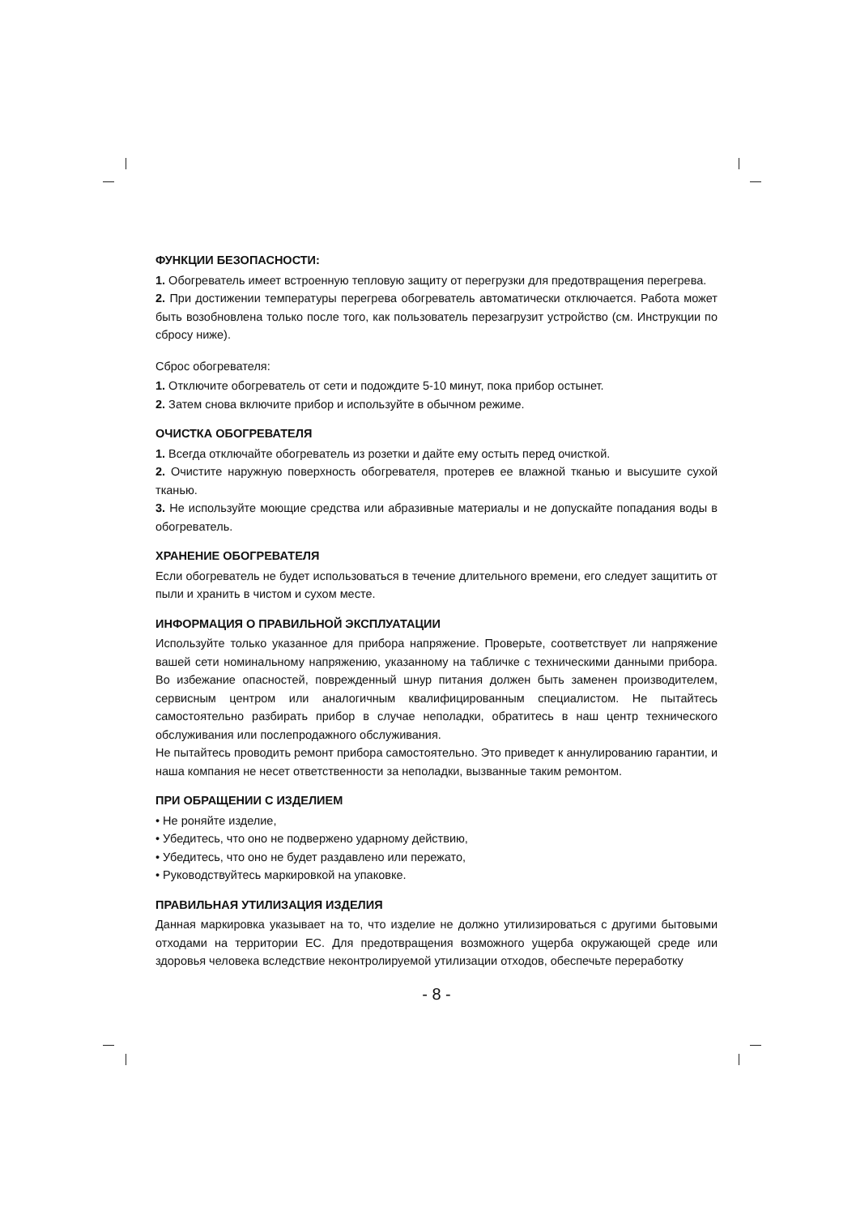ФУНКЦИИ БЕЗОПАСНОСТИ:
1. Обогреватель имеет встроенную тепловую защиту от перегрузки для предотвращения перегрева.
2. При достижении температуры перегрева обогреватель автоматически отключается. Работа может быть возобновлена только после того, как пользователь перезагрузит устройство (см. Инструкции по сбросу ниже).
Сброс обогревателя:
1. Отключите обогреватель от сети и подождите 5-10 минут, пока прибор остынет.
2. Затем снова включите прибор и используйте в обычном режиме.
ОЧИСТКА ОБОГРЕВАТЕЛЯ
1. Всегда отключайте обогреватель из розетки и дайте ему остыть перед очисткой.
2. Очистите наружную поверхность обогревателя, протерев ее влажной тканью и высушите сухой тканью.
3. Не используйте моющие средства или абразивные материалы и не допускайте попадания воды в обогреватель.
ХРАНЕНИЕ ОБОГРЕВАТЕЛЯ
Если обогреватель не будет использоваться в течение длительного времени, его следует защитить от пыли и хранить в чистом и сухом месте.
ИНФОРМАЦИЯ О ПРАВИЛЬНОЙ ЭКСПЛУАТАЦИИ
Используйте только указанное для прибора напряжение. Проверьте, соответствует ли напряжение вашей сети номинальному напряжению, указанному на табличке с техническими данными прибора. Во избежание опасностей, поврежденный шнур питания должен быть заменен производителем, сервисным центром или аналогичным квалифицированным специалистом. Не пытайтесь самостоятельно разбирать прибор в случае неполадки, обратитесь в наш центр технического обслуживания или послепродажного обслуживания.
Не пытайтесь проводить ремонт прибора самостоятельно. Это приведет к аннулированию гарантии, и наша компания не несет ответственности за неполадки, вызванные таким ремонтом.
ПРИ ОБРАЩЕНИИ С ИЗДЕЛИЕМ
• Не роняйте изделие,
• Убедитесь, что оно не подвержено ударному действию,
• Убедитесь, что оно не будет раздавлено или пережато,
• Руководствуйтесь маркировкой на упаковке.
ПРАВИЛЬНАЯ УТИЛИЗАЦИЯ ИЗДЕЛИЯ
Данная маркировка указывает на то, что изделие не должно утилизироваться с другими бытовыми отходами на территории ЕС. Для предотвращения возможного ущерба окружающей среде или здоровья человека вследствие неконтролируемой утилизации отходов, обеспечьте переработку
- 8 -